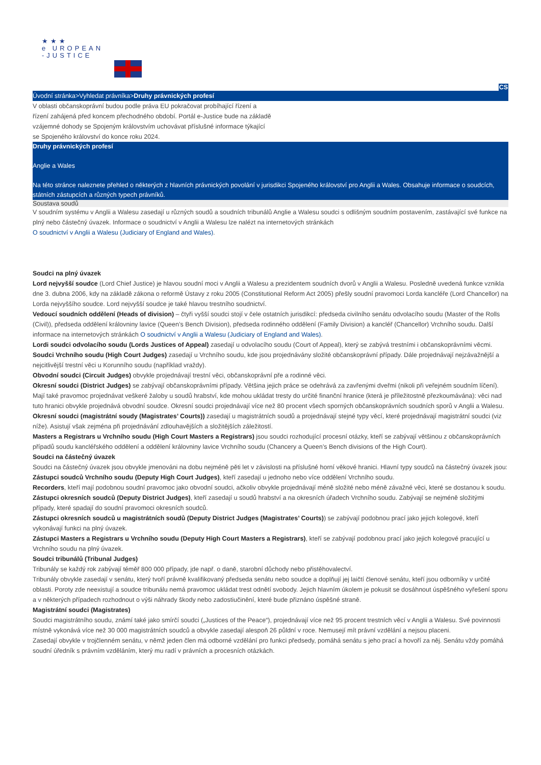★★★
e UROPEAN
-JUSTICE
CS
Úvodní stránka>Vyhledat právníka>Druhy právnických profesí
V oblasti občanskoprávní budou podle práva EU pokračovat probíhající řízení a řízení zahájená před koncem přechodného období. Portál e-Justice bude na základě vzájemné dohody se Spojeným královstvím uchovávat příslušné informace týkající se Spojeného království do konce roku 2024.
Druhy právnických profesí
Anglie a Wales
Na této stránce naleznete přehled o některých z hlavních právnických povolání v jurisdikci Spojeného království pro Anglii a Wales. Obsahuje informace o soudcích, státních zástupcích a různých typech právníků.
Soustava soudů
V soudním systému v Anglii a Walesu zasedají u různých soudů a soudních tribunálů Anglie a Walesu soudci s odlišným soudním postavením, zastávající své funkce na plný nebo částečný úvazek. Informace o soudnictví v Anglii a Walesu lze nalézt na internetových stránkách
O soudnictví v Anglii a Walesu (Judiciary of England and Wales).
Soudci na plný úvazek
Lord nejvyšší soudce (Lord Chief Justice) je hlavou soudní moci v Anglii a Walesu a prezidentem soudních dvorů v Anglii a Walesu. Posledně uvedená funkce vznikla dne 3. dubna 2006, kdy na základě zákona o reformě Ústavy z roku 2005 (Constitutional Reform Act 2005) přešly soudní pravomoci Lorda kancléře (Lord Chancellor) na Lorda nejvyššího soudce. Lord nejvyšší soudce je také hlavou trestního soudnictví.
Vedoucí soudních oddělení (Heads of division) – čtyři vyšší soudci stojí v čele ostatních jurisdikcí: předseda civilního senátu odvolacího soudu (Master of the Rolls (Civil)), předseda oddělení královniny lavice (Queen’s Bench Division), předseda rodinného oddělení (Family Division) a kancléř (Chancellor) Vrchního soudu. Další informace na internetových stránkách O soudnictví v Anglii a Walesu (Judiciary of England and Wales).
Lordi soudci odvolacího soudu (Lords Justices of Appeal) zasedají u odvolacího soudu (Court of Appeal), který se zabývá trestními i občanskoprávními věcmi.
Soudci Vrchního soudu (High Court Judges) zasedají u Vrchního soudu, kde jsou projednávány složité občanskoprávní případy. Dále projednávají nejzávažnější a nejcitlivější trestní věci u Korunního soudu (například vraždy).
Obvodní soudci (Circuit Judges) obvykle projednávají trestní věci, občanskoprávní pře a rodinné věci.
Okresní soudci (District Judges) se zabývají občanskoprávními případy. Většina jejich práce se odehrává za zavřenými dveřmi (nikoli při veřejném soudním líčení). Mají také pravomoc projednávat veškeré žaloby u soudů hrabství, kde mohou ukládat tresty do určité finanční hranice (která je příležitostně přezkoumávána): věci nad tuto hranici obvykle projednává obvodní soudce. Okresní soudci projednávají více než 80 procent všech sporných občanskoprávních soudních sporů v Anglii a Walesu.
Okresní soudci (magistrátní soudy (Magistrates’ Courts)) zasedají u magistrátních soudů a projednávají stejné typy věcí, které projednávají magistrátní soudci (viz níže). Asistují však zejména při projednávání zdlouhavějších a složitějších záležitostí.
Masters a Registrars u Vrchního soudu (High Court Masters a Registrars) jsou soudci rozhodující procesní otázky, kteří se zabývají většinou z občanskoprávních případů soudu kancléřského oddělení a oddělení královniny lavice Vrchního soudu (Chancery a Queen’s Bench divisions of the High Court).
Soudci na částečný úvazek
Soudci na částečný úvazek jsou obvykle jmenováni na dobu nejméně pěti let v závislosti na příslušné horní věkové hranici. Hlavní typy soudců na částečný úvazek jsou:
Zástupci soudců Vrchního soudu (Deputy High Court Judges), kteří zasedají u jednoho nebo více oddělení Vrchního soudu.
Recorders, kteří mají podobnou soudní pravomoc jako obvodní soudci, ačkoliv obvykle projednávají méně složité nebo méně závažné věci, které se dostanou k soudu.
Zástupci okresních soudců (Deputy District Judges), kteří zasedají u soudů hrabství a na okresních úřadech Vrchního soudu. Zabývají se nejméně složitými případy, které spadají do soudní pravomoci okresních soudců.
Zástupci okresních soudců u magistrátních soudů (Deputy District Judges (Magistrates’ Courts)) se zabývají podobnou prací jako jejich kolegové, kteří vykonávají funkci na plný úvazek.
Zástupci Masters a Registrars u Vrchního soudu (Deputy High Court Masters a Registrars), kteří se zabývají podobnou prací jako jejich kolegové pracující u Vrchního soudu na plný úvazek.
Soudci tribunálů (Tribunal Judges)
Tribunály se každý rok zabývají téměř 800 000 případy, jde např. o daně, starobní důchody nebo přistěhovalectví.
Tribunály obvykle zasedají v senátu, který tvoří právně kvalifikovaný předseda senátu nebo soudce a doplňují jej laičtí členové senátu, kteří jsou odborníky v určité oblasti. Poroty zde neexistují a soudce tribunálu nemá pravomoc ukládat trest odnětí svobody. Jejich hlavním úkolem je pokusit se dosáhnout úspěšného vyřešení sporu a v některých případech rozhodnout o výši náhrady škody nebo zadostiučinění, které bude přiznáno úspěšné straně.
Magistrátní soudci (Magistrates)
Soudci magistrátního soudu, známí také jako smírčí soudci („Justices of the Peace“), projednávají více než 95 procent trestních věcí v Anglii a Walesu. Své povinnosti místně vykonává více než 30 000 magistrátních soudců a obvykle zasedají alespoň 26 půldní v roce. Nemusejí mít právní vzdělání a nejsou placeni.
Zasedají obvykle v trojčlenném senátu, v němž jeden člen má odborné vzdělání pro funkci předsedy, pomáhá senátu s jeho prací a hovoří za něj. Senátu vždy pomáhá soudní úředník s právním vzděláním, který mu radí v právních a procesních otázkách.